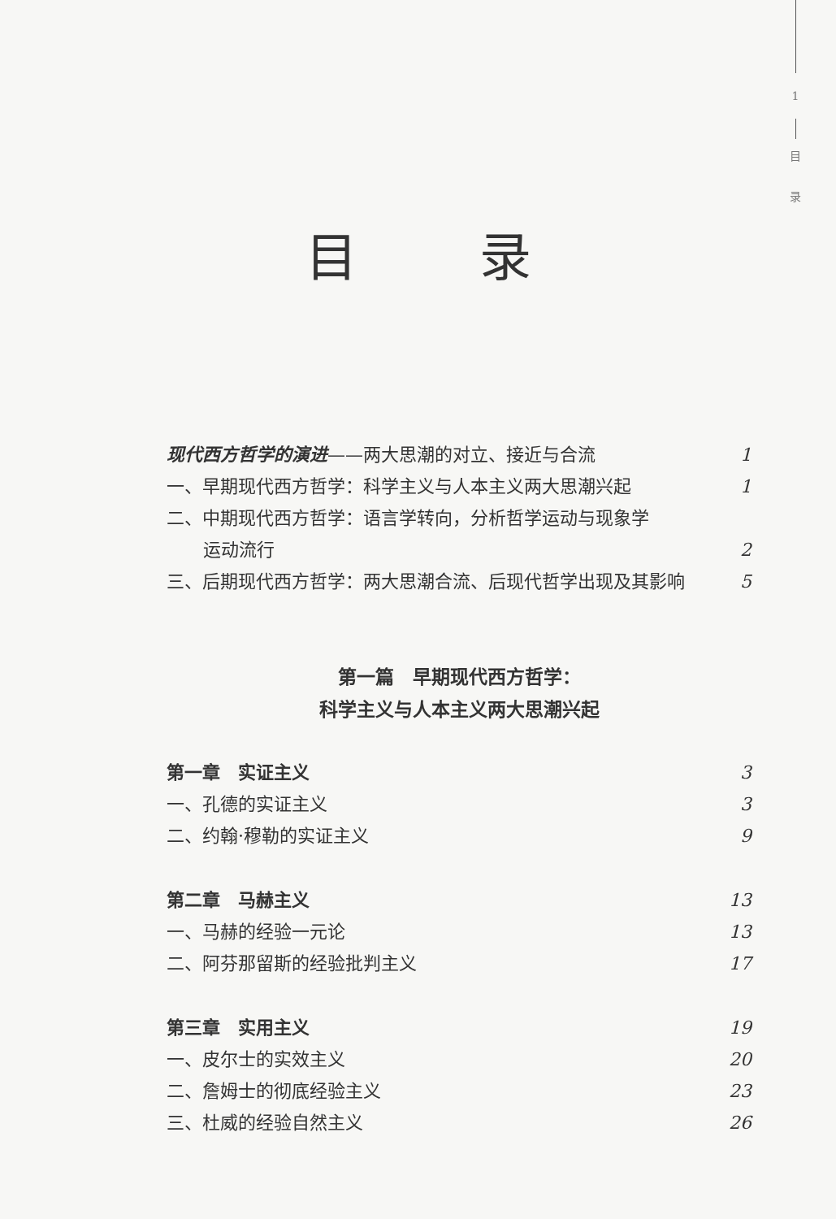1
目
录
目录
现代西方哲学的演进——两大思潮的对立、接近与合流 1
一、早期现代西方哲学：科学主义与人本主义两大思潮兴起 1
二、中期现代西方哲学：语言学转向，分析哲学运动与现象学
运动流行 2
三、后期现代西方哲学：两大思潮合流、后现代哲学出现及其影响 5
第一篇　早期现代西方哲学：
科学主义与人本主义两大思潮兴起
第一章　实证主义 3
一、孔德的实证主义 3
二、约翰·穆勒的实证主义 9
第二章　马赫主义 13
一、马赫的经验一元论 13
二、阿芬那留斯的经验批判主义 17
第三章　实用主义 19
一、皮尔士的实效主义 20
二、詹姆士的彻底经验主义 23
三、杜威的经验自然主义 26